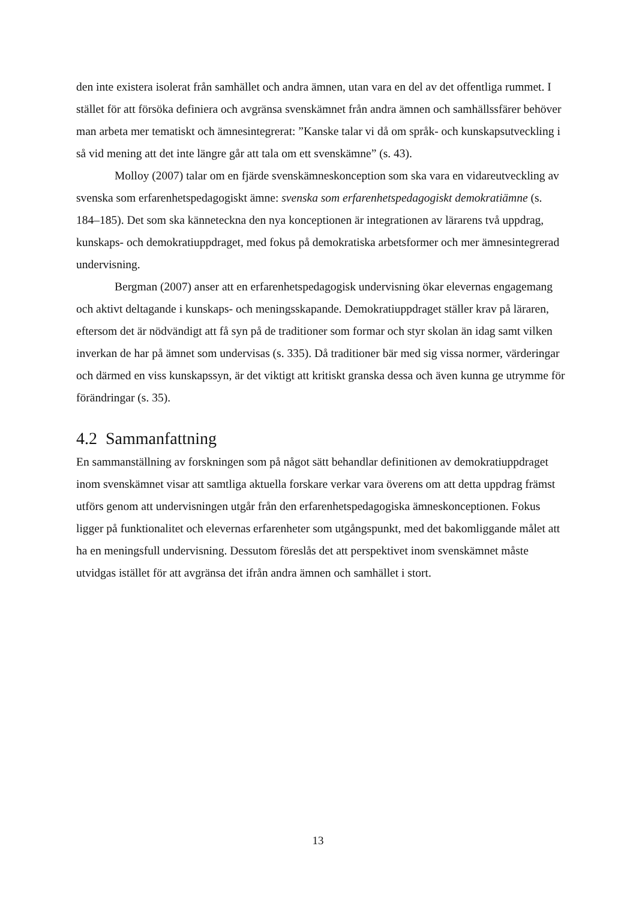den inte existera isolerat från samhället och andra ämnen, utan vara en del av det offentliga rummet. I stället för att försöka definiera och avgränsa svenskämnet från andra ämnen och samhällssfärer behöver man arbeta mer tematiskt och ämnesintegrerat: ”Kanske talar vi då om språk- och kunskapsutveckling i så vid mening att det inte längre går att tala om ett svenskämne” (s. 43).
Molloy (2007) talar om en fjärde svenskämneskonception som ska vara en vidareutveckling av svenska som erfarenhetspedagogiskt ämne: svenska som erfarenhetspedagogiskt demokratiämne (s. 184–185). Det som ska känneteckna den nya konceptionen är integrationen av lärarens två uppdrag, kunskaps- och demokratiuppdraget, med fokus på demokratiska arbetsformer och mer ämnesintegrerad undervisning.
Bergman (2007) anser att en erfarenhetspedagogisk undervisning ökar elevernas engagemang och aktivt deltagande i kunskaps- och meningsskapande. Demokratiuppdraget ställer krav på läraren, eftersom det är nödvändigt att få syn på de traditioner som formar och styr skolan än idag samt vilken inverkan de har på ämnet som undervisas (s. 335). Då traditioner bär med sig vissa normer, värderingar och därmed en viss kunskapssyn, är det viktigt att kritiskt granska dessa och även kunna ge utrymme för förändringar (s. 35).
4.2 Sammanfattning
En sammanställning av forskningen som på något sätt behandlar definitionen av demokratiuppdraget inom svenskämnet visar att samtliga aktuella forskare verkar vara överens om att detta uppdrag främst utförs genom att undervisningen utgår från den erfarenhetspedagogiska ämneskonceptionen. Fokus ligger på funktionalitet och elevernas erfarenheter som utgångspunkt, med det bakomliggande målet att ha en meningsfull undervisning. Dessutom föreslås det att perspektivet inom svenskämnet måste utvidgas istället för att avgränsa det ifrån andra ämnen och samhället i stort.
13